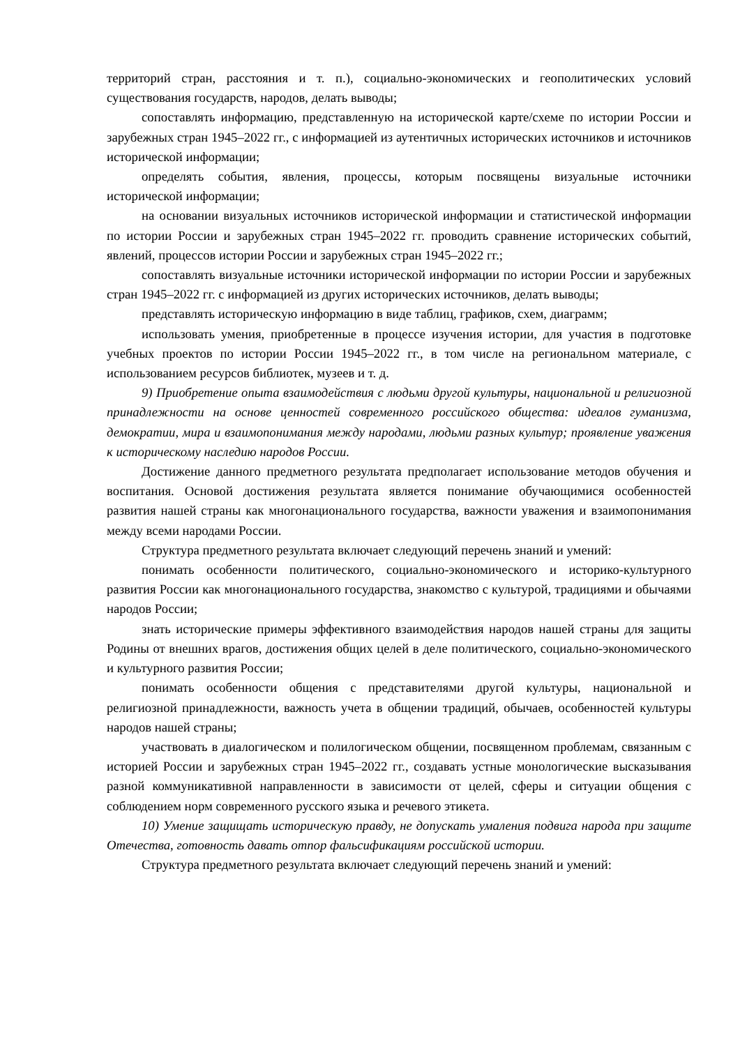территорий стран, расстояния и т. п.), социально-экономических и геополитических условий существования государств, народов, делать выводы;
сопоставлять информацию, представленную на исторической карте/схеме по истории России и зарубежных стран 1945–2022 гг., с информацией из аутентичных исторических источников и источников исторической информации;
определять события, явления, процессы, которым посвящены визуальные источники исторической информации;
на основании визуальных источников исторической информации и статистической информации по истории России и зарубежных стран 1945–2022 гг. проводить сравнение исторических событий, явлений, процессов истории России и зарубежных стран 1945–2022 гг.;
сопоставлять визуальные источники исторической информации по истории России и зарубежных стран 1945–2022 гг. с информацией из других исторических источников, делать выводы;
представлять историческую информацию в виде таблиц, графиков, схем, диаграмм;
использовать умения, приобретенные в процессе изучения истории, для участия в подготовке учебных проектов по истории России 1945–2022 гг., в том числе на региональном материале, с использованием ресурсов библиотек, музеев и т. д.
9) Приобретение опыта взаимодействия с людьми другой культуры, национальной и религиозной принадлежности на основе ценностей современного российского общества: идеалов гуманизма, демократии, мира и взаимопонимания между народами, людьми разных культур; проявление уважения к историческому наследию народов России.
Достижение данного предметного результата предполагает использование методов обучения и воспитания. Основой достижения результата является понимание обучающимися особенностей развития нашей страны как многонационального государства, важности уважения и взаимопонимания между всеми народами России.
Структура предметного результата включает следующий перечень знаний и умений:
понимать особенности политического, социально-экономического и историко-культурного развития России как многонационального государства, знакомство с культурой, традициями и обычаями народов России;
знать исторические примеры эффективного взаимодействия народов нашей страны для защиты Родины от внешних врагов, достижения общих целей в деле политического, социально-экономического и культурного развития России;
понимать особенности общения с представителями другой культуры, национальной и религиозной принадлежности, важность учета в общении традиций, обычаев, особенностей культуры народов нашей страны;
участвовать в диалогическом и полилогическом общении, посвященном проблемам, связанным с историей России и зарубежных стран 1945–2022 гг., создавать устные монологические высказывания разной коммуникативной направленности в зависимости от целей, сферы и ситуации общения с соблюдением норм современного русского языка и речевого этикета.
10) Умение защищать историческую правду, не допускать умаления подвига народа при защите Отечества, готовность давать отпор фальсификациям российской истории.
Структура предметного результата включает следующий перечень знаний и умений: